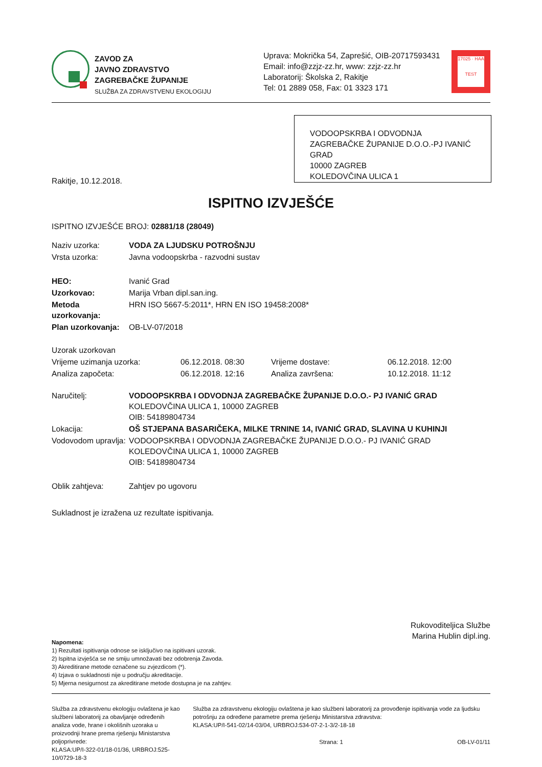ZAVOD ZA
JAVNO ZDRAVSTVO
ZAGREBAČKE ŽUPANIJE
SLUŽBA ZA ZDRAVSTVENU EKOLOGIJU
Uprava: Mokrička 54, Zaprešić, OIB-20717593431
Email: info@zzjz-zz.hr, www: zzjz-zz.hr
Laboratorij: Školska 2, Rakitje
Tel: 01 2889 058, Fax: 01 3323 171
17025 · HAA
TEST
VODOOPSKRBA I ODVODNJA ZAGREBAČKE ŽUPANIJE D.O.O.-PJ IVANIĆ GRAD
10000 ZAGREB
KOLEDOVČINA ULICA 1
Rakitje, 10.12.2018.
ISPITNO IZVJEŠĆE
ISPITNO IZVJEŠĆE BROJ: 02881/18 (28049)
| Naziv uzorka: | VODA ZA LJUDSKU POTROŠNJU |
| Vrsta uzorka: | Javna vodoopskrba - razvodni sustav |
| HEO: | Ivanić Grad |
| Uzorkovao: | Marija Vrban dipl.san.ing. |
| Metoda uzorkovanja: | HRN ISO 5667-5:2011*, HRN EN ISO 19458:2008* |
| Plan uzorkovanja: | OB-LV-07/2018 |
| Uzorak uzorkovan | | | |
| Vrijeme uzimanja uzorka: | 06.12.2018. 08:30 | Vrijeme dostave: | 06.12.2018. 12:00 |
| Analiza započeta: | 06.12.2018. 12:16 | Analiza završena: | 10.12.2018. 11:12 |
| Naručitelj: | VODOOPSKRBA I ODVODNJA ZAGREBAČKE ŽUPANIJE D.O.O.- PJ IVANIĆ GRAD KOLEDOVČINA ULICA 1, 10000 ZAGREB OIB: 54189804734 |
| Lokacija: | OŠ STJEPANA BASARIČEKA, MILKE TRNINE 14, IVANIĆ GRAD, SLAVINA U KUHINJI |
| Vodovodom upravlja: | VODOOPSKRBA I ODVODNJA ZAGREBAČKE ŽUPANIJE D.O.O.- PJ IVANIĆ GRAD KOLEDOVČINA ULICA 1, 10000 ZAGREB OIB: 54189804734 |
| Oblik zahtjeva: | Zahtjev po ugovoru |
Sukladnost je izražena uz rezultate ispitivanja.
Rukovoditeljica Službe
Marina Hublin dipl.ing.
Napomena:
1) Rezultati ispitivanja odnose se isključivo na ispitivani uzorak.
2) Ispitna izvješća se ne smiju umnožavati bez odobrenja Zavoda.
3) Akreditirane metode označene su zvjezdicom (*).
4) Izjava o sukladnosti nije u području akreditacije.
5) Mjerna nesigurnost za akreditirane metode dostupna je na zahtjev.
Služba za zdravstvenu ekologiju ovlaštena je kao službeni laboratorij za obavljanje određenih analiza vode, hrane i okolišnih uzoraka u proizvodnji hrane prema rješenju Ministarstva poljoprivrede:
KLASA:UP/I-322-01/18-01/36, URBROJ:525-10/0729-18-3
Služba za zdravstvenu ekologiju ovlaštena je kao službeni laboratorij za provođenje ispitivanja vode za ljudsku potrošnju za određene parametre prema rješenju Ministarstva zdravstva:
KLASA:UP/I-541-02/14-03/04, URBROJ:534-07-2-1-3/2-18-18
Strana: 1 OB-LV-01/11